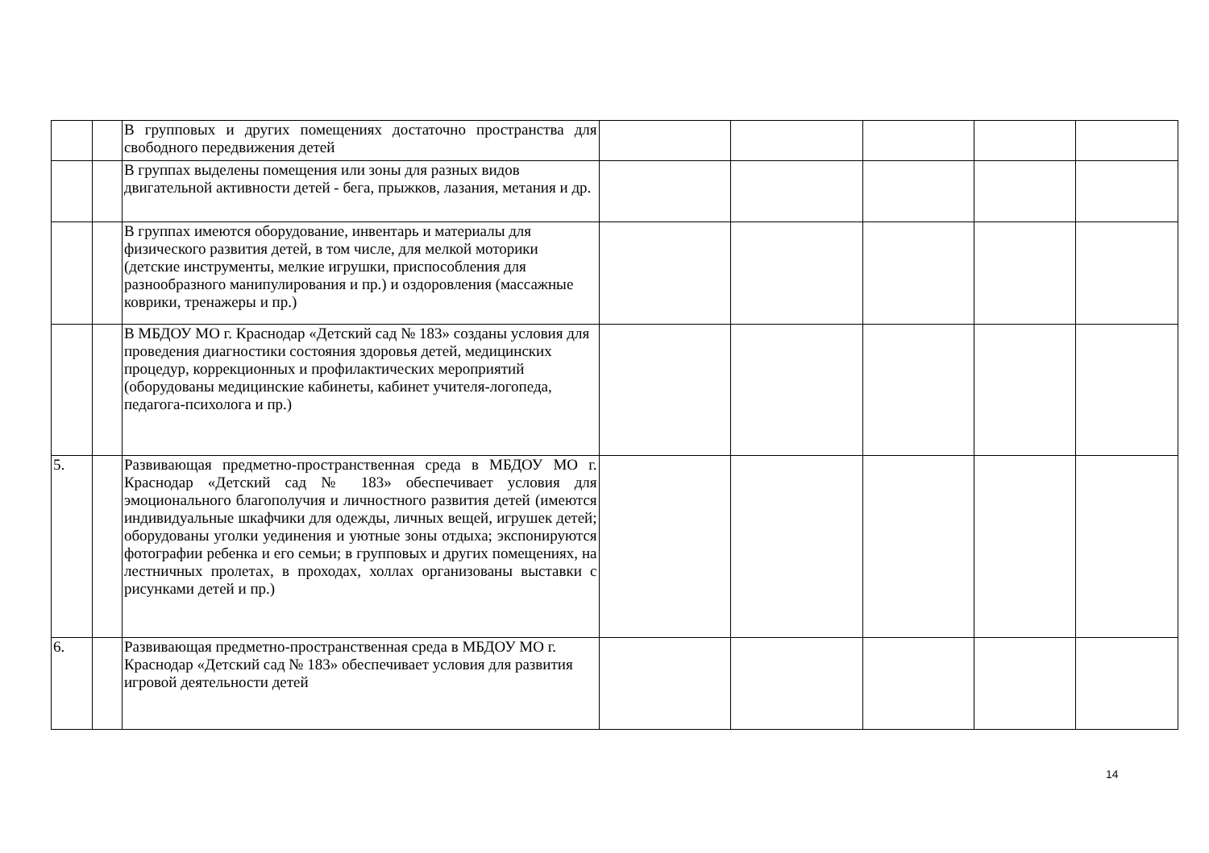| | | В групповых и других помещениях достаточно пространства для свободного передвижения детей | | | | | |
| | | В группах выделены помещения или зоны для разных видов двигательной активности детей - бега, прыжков, лазания, метания и др. | | | | | |
| | | В группах имеются оборудование, инвентарь и материалы для физического развития детей, в том числе, для мелкой моторики (детские инструменты, мелкие игрушки, приспособления для разнообразного манипулирования и пр.) и оздоровления (массажные коврики, тренажеры и пр.) | | | | | |
| | | В МБДОУ МО г. Краснодар «Детский сад № 183» созданы условия для проведения диагностики состояния здоровья детей, медицинских процедур, коррекционных и профилактических мероприятий (оборудованы медицинские кабинеты, кабинет учителя-логопеда, педагога-психолога и пр.) | | | | | |
| 5. | | Развивающая предметно-пространственная среда в МБДОУ МО г. Краснодар «Детский сад № 183» обеспечивает условия для эмоционального благополучия и личностного развития детей (имеются индивидуальные шкафчики для одежды, личных вещей, игрушек детей; оборудованы уголки уединения и уютные зоны отдыха; экспонируются фотографии ребенка и его семьи; в групповых и других помещениях, на лестничных пролетах, в проходах, холлах организованы выставки с рисунками детей и пр.) | | | | | |
| 6. | | Развивающая предметно-пространственная среда в МБДОУ МО г. Краснодар «Детский сад № 183» обеспечивает условия для развития игровой деятельности детей | | | | | |
14